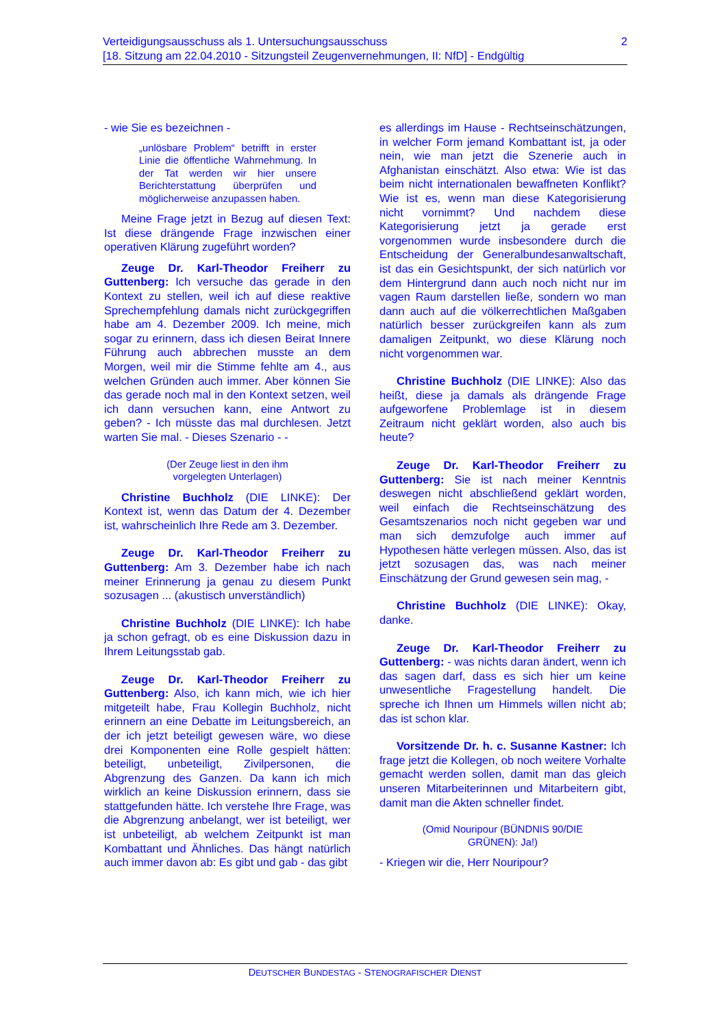Verteidigungsausschuss als 1. Untersuchungsausschuss
[18. Sitzung am 22.04.2010 - Sitzungsteil Zeugenvernehmungen, II: NfD] - Endgültig
2
- wie Sie es bezeichnen -
„unlösbare Problem“ betrifft in erster Linie die öffentliche Wahrnehmung. In der Tat werden wir hier unsere Berichterstattung überprüfen und möglicherweise anzupassen haben.
Meine Frage jetzt in Bezug auf diesen Text: Ist diese drängende Frage inzwischen einer operativen Klärung zugeführt worden?
Zeuge Dr. Karl-Theodor Freiherr zu Guttenberg: Ich versuche das gerade in den Kontext zu stellen, weil ich auf diese reaktive Sprechempfehlung damals nicht zurückgegriffen habe am 4. Dezember 2009. Ich meine, mich sogar zu erinnern, dass ich diesen Beirat Innere Führung auch abbrechen musste an dem Morgen, weil mir die Stimme fehlte am 4., aus welchen Gründen auch immer. Aber können Sie das gerade noch mal in den Kontext setzen, weil ich dann versuchen kann, eine Antwort zu geben? - Ich müsste das mal durchlesen. Jetzt warten Sie mal. - Dieses Szenario - -
(Der Zeuge liest in den ihm
vorgelegten Unterlagen)
Christine Buchholz (DIE LINKE): Der Kontext ist, wenn das Datum der 4. Dezember ist, wahrscheinlich Ihre Rede am 3. Dezember.
Zeuge Dr. Karl-Theodor Freiherr zu Guttenberg: Am 3. Dezember habe ich nach meiner Erinnerung ja genau zu diesem Punkt sozusagen ... (akustisch unverständlich)
Christine Buchholz (DIE LINKE): Ich habe ja schon gefragt, ob es eine Diskussion dazu in Ihrem Leitungsstab gab.
Zeuge Dr. Karl-Theodor Freiherr zu Guttenberg: Also, ich kann mich, wie ich hier mitgeteilt habe, Frau Kollegin Buchholz, nicht erinnern an eine Debatte im Leitungsbereich, an der ich jetzt beteiligt gewesen wäre, wo diese drei Komponenten eine Rolle gespielt hätten: beteiligt, unbeteiligt, Zivilpersonen, die Abgrenzung des Ganzen. Da kann ich mich wirklich an keine Diskussion erinnern, dass sie stattgefunden hätte. Ich verstehe Ihre Frage, was die Abgrenzung anbelangt, wer ist beteiligt, wer ist unbeteiligt, ab welchem Zeitpunkt ist man Kombattant und Ähnliches. Das hängt natürlich auch immer davon ab: Es gibt und gab - das gibt
es allerdings im Hause - Rechtseinschätzungen, in welcher Form jemand Kombattant ist, ja oder nein, wie man jetzt die Szenerie auch in Afghanistan einschätzt. Also etwa: Wie ist das beim nicht internationalen bewaffneten Konflikt? Wie ist es, wenn man diese Kategorisierung nicht vornimmt? Und nachdem diese Kategorisierung jetzt ja gerade erst vorgenommen wurde insbesondere durch die Entscheidung der Generalbundesanwaltschaft, ist das ein Gesichtspunkt, der sich natürlich vor dem Hintergrund dann auch noch nicht nur im vagen Raum darstellen ließe, sondern wo man dann auch auf die völkerrechtlichen Maßgaben natürlich besser zurückgreifen kann als zum damaligen Zeitpunkt, wo diese Klärung noch nicht vorgenommen war.
Christine Buchholz (DIE LINKE): Also das heißt, diese ja damals als drängende Frage aufgeworfene Problemlage ist in diesem Zeitraum nicht geklärt worden, also auch bis heute?
Zeuge Dr. Karl-Theodor Freiherr zu Guttenberg: Sie ist nach meiner Kenntnis deswegen nicht abschließend geklärt worden, weil einfach die Rechtseinschätzung des Gesamtszenarios noch nicht gegeben war und man sich demzufolge auch immer auf Hypothesen hätte verlegen müssen. Also, das ist jetzt sozusagen das, was nach meiner Einschätzung der Grund gewesen sein mag, -
Christine Buchholz (DIE LINKE): Okay, danke.
Zeuge Dr. Karl-Theodor Freiherr zu Guttenberg: - was nichts daran ändert, wenn ich das sagen darf, dass es sich hier um keine unwesentliche Fragestellung handelt. Die spreche ich Ihnen um Himmels willen nicht ab; das ist schon klar.
Vorsitzende Dr. h. c. Susanne Kastner: Ich frage jetzt die Kollegen, ob noch weitere Vorhalte gemacht werden sollen, damit man das gleich unseren Mitarbeiterinnen und Mitarbeitern gibt, damit man die Akten schneller findet.
(Omid Nouripour (BÜNDNIS 90/DIE
GRÜNEN): Ja!)
- Kriegen wir die, Herr Nouripour?
DEUTSCHER BUNDESTAG - STENOGRAFISCHER DIENST